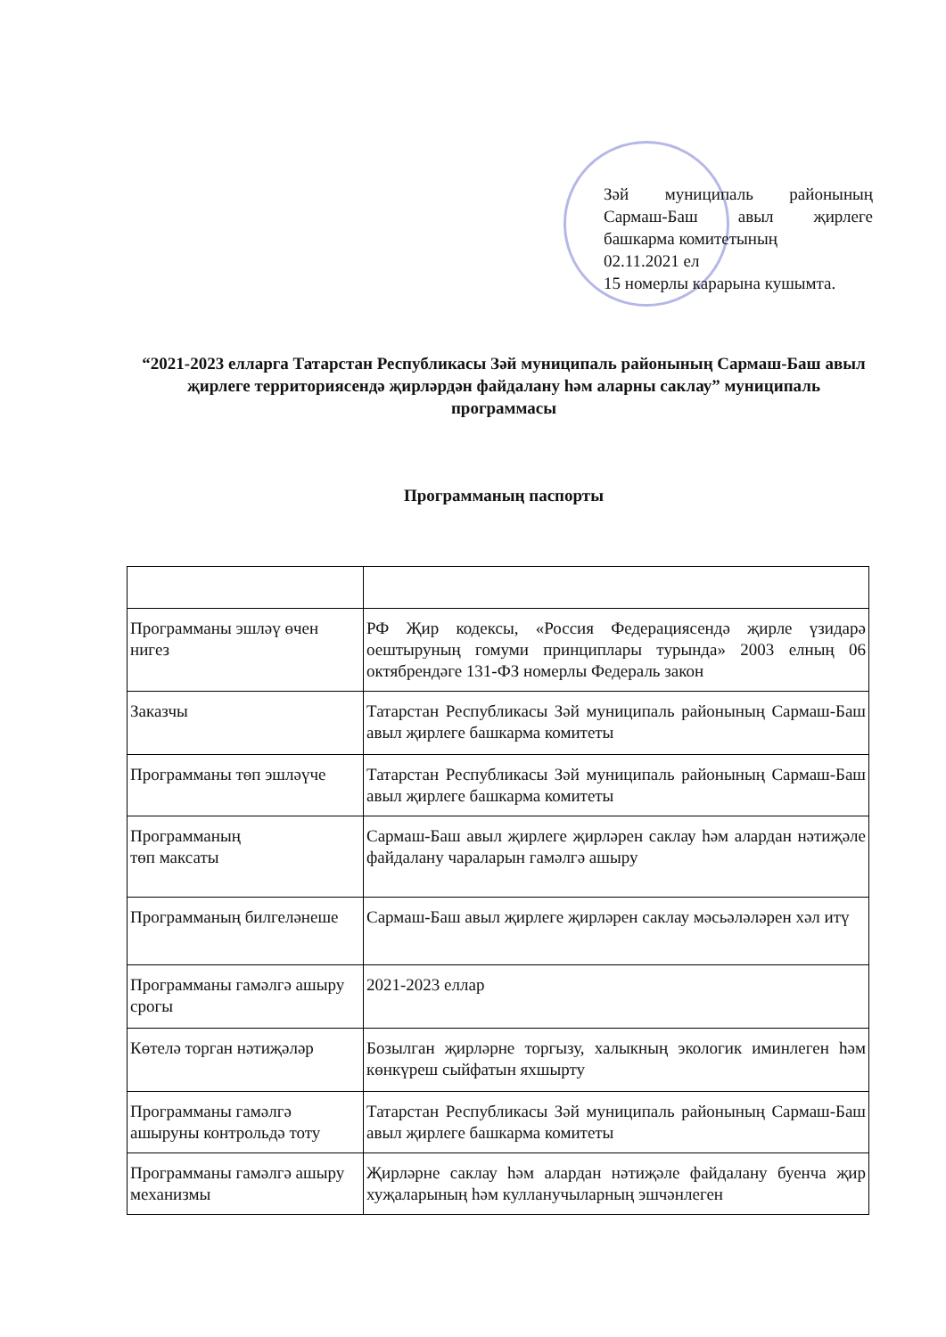Зәй муниципаль районының Сармаш-Баш авыл җирлеге башкарма комитетының
02.11.2021 ел
15 номерлы карарына кушымта.
“2021-2023 елларга Татарстан Республикасы Зәй муниципаль районының Сармаш-Баш авыл җирлеге территориясендә җирләрдән файдалану һәм аларны саклау” муниципаль программасы
Программаның паспорты
| Программаны эшләү өчен нигез | РФ Җир кодексы, «Россия Федерациясендә җирле үзидарә оештыруның гомуми принциплары турында» 2003 елның 06 октябрендәге 131-ФЗ номерлы Федераль закон |
| Заказчы | Татарстан Республикасы Зәй муниципаль районының Сармаш-Баш авыл җирлеге башкарма комитеты |
| Программаны төп эшләүче | Татарстан Республикасы Зәй муниципаль районының Сармаш-Баш авыл җирлеге башкарма комитеты |
| Программаның төп максаты | Сармаш-Баш авыл җирлеге җирләрен саклау һәм алардан нәтиҗәле файдалану чараларын гамәлгә ашыру |
| Программаның билгеләнеше | Сармаш-Баш авыл җирлеге җирләрен саклау мәсьәләләрен хәл итү |
| Программаны гамәлгә ашыру срогы | 2021-2023 еллар |
| Көтелә торган нәтиҗәләр | Бозылган җирләрне торгызу, халыкның экологик иминлеген һәм көнкүреш сыйфатын яхшырту |
| Программаны гамәлгә ашыруны контрольдә тоту | Татарстан Республикасы Зәй муниципаль районының Сармаш-Баш авыл җирлеге башкарма комитеты |
| Программаны гамәлгә ашыру механизмы | Җирләрне саклау һәм алардан нәтиҗәле файдалану буенча җир хуҗаларының һәм кулланучыларның эшчәнлеген |